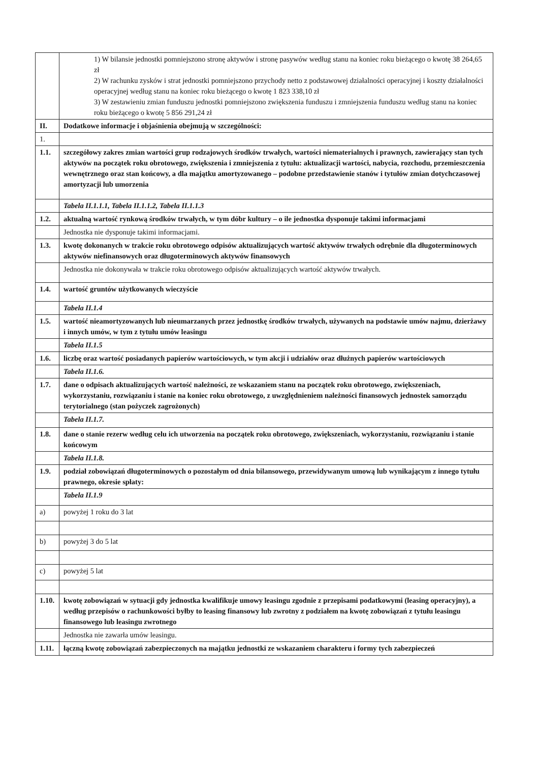| | 1) W bilansie jednostki pomniejszono stronę aktywów i stronę pasywów według stanu na koniec roku bieżącego o kwotę 38 264,65 zł 2) W rachunku zysków i strat jednostki pomniejszono przychody netto z podstawowej działalności operacyjnej i koszty działalności operacyjnej według stanu na koniec roku bieżącego o kwotę 1 823 338,10 zł 3) W zestawieniu zmian funduszu jednostki pomniejszono zwiększenia funduszu i zmniejszenia funduszu według stanu na koniec roku bieżącego o kwotę 5 856 291,24 zł |
| II. | Dodatkowe informacje i objaśnienia obejmują w szczególności: |
| 1. | |
| 1.1. | szczegółowy zakres zmian wartości grup rodzajowych środków trwałych, wartości niematerialnych i prawnych, zawierający stan tych aktywów na początek roku obrotowego, zwiększenia i zmniejszenia z tytułu: aktualizacji wartości, nabycia, rozchodu, przemieszczenia wewnętrznego oraz stan końcowy, a dla majątku amortyzowanego – podobne przedstawienie stanów i tytułów zmian dotychczasowej amortyzacji lub umorzenia |
| | Tabela II.1.1.1, Tabela II.1.1.2, Tabela II.1.1.3 |
| 1.2. | aktualną wartość rynkową środków trwałych, w tym dóbr kultury – o ile jednostka dysponuje takimi informacjami |
| | Jednostka nie dysponuje takimi informacjami. |
| 1.3. | kwotę dokonanych w trakcie roku obrotowego odpisów aktualizujących wartość aktywów trwałych odrębnie dla długoterminowych aktywów niefinansowych oraz długoterminowych aktywów finansowych |
| | Jednostka nie dokonywała w trakcie roku obrotowego odpisów aktualizujących wartość aktywów trwałych. |
| 1.4. | wartość gruntów użytkowanych wieczyście |
| | Tabela II.1.4 |
| 1.5. | wartość nieamortyzowanych lub nieumarzanych przez jednostkę środków trwałych, używanych na podstawie umów najmu, dzierżawy i innych umów, w tym z tytułu umów leasingu |
| | Tabela II.1.5 |
| 1.6. | liczbę oraz wartość posiadanych papierów wartościowych, w tym akcji i udziałów oraz dłużnych papierów wartościowych |
| | Tabela II.1.6. |
| 1.7. | dane o odpisach aktualizujących wartość należności, ze wskazaniem stanu na początek roku obrotowego, zwiększeniach, wykorzystaniu, rozwiązaniu i stanie na koniec roku obrotowego, z uwzględnieniem należności finansowych jednostek samorządu terytorialnego (stan pożyczek zagrożonych) |
| | Tabela II.1.7. |
| 1.8. | dane o stanie rezerw według celu ich utworzenia na początek roku obrotowego, zwiększeniach, wykorzystaniu, rozwiązaniu i stanie końcowym |
| | Tabela II.1.8. |
| 1.9. | podział zobowiązań długoterminowych o pozostałym od dnia bilansowego, przewidywanym umową lub wynikającym z innego tytułu prawnego, okresie spłaty: |
| | Tabela II.1.9 |
| a) | powyżej 1 roku do 3 lat |
| b) | powyżej 3 do 5 lat |
| c) | powyżej 5 lat |
| 1.10. | kwotę zobowiązań w sytuacji gdy jednostka kwalifikuje umowy leasingu zgodnie z przepisami podatkowymi (leasing operacyjny), a według przepisów o rachunkowości byłby to leasing finansowy lub zwrotny z podziałem na kwotę zobowiązań z tytułu leasingu finansowego lub leasingu zwrotnego |
| | Jednostka nie zawarła umów leasingu. |
| 1.11. | łączną kwotę zobowiązań zabezpieczonych na majątku jednostki ze wskazaniem charakteru i formy tych zabezpieczeń |